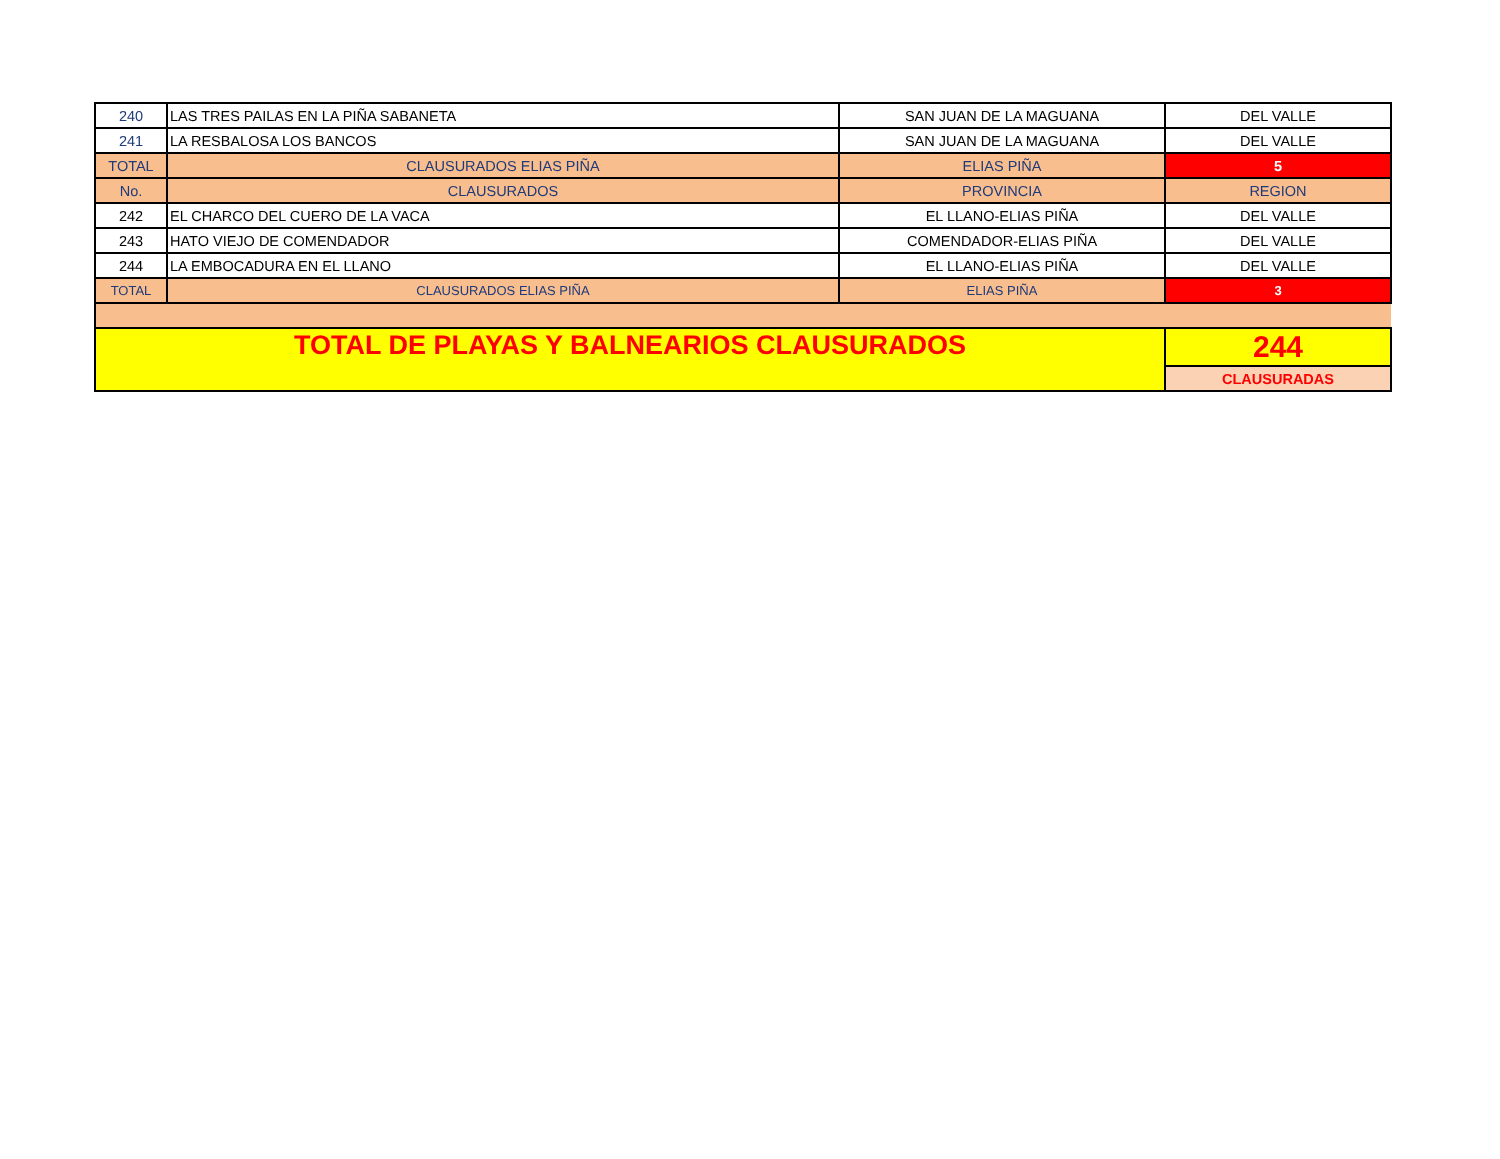| 240 | LAS TRES PAILAS EN LA PIÑA SABANETA | SAN JUAN DE LA MAGUANA | DEL VALLE |
| 241 | LA RESBALOSA LOS BANCOS | SAN JUAN DE LA MAGUANA | DEL VALLE |
| TOTAL | CLAUSURADOS ELIAS PIÑA | ELIAS PIÑA | 5 |
| No. | CLAUSURADOS | PROVINCIA | REGION |
| 242 | EL CHARCO DEL CUERO DE LA VACA | EL LLANO-ELIAS PIÑA | DEL VALLE |
| 243 | HATO VIEJO DE COMENDADOR | COMENDADOR-ELIAS PIÑA | DEL VALLE |
| 244 | LA EMBOCADURA EN EL LLANO | EL LLANO-ELIAS PIÑA | DEL VALLE |
| TOTAL | CLAUSURADOS ELIAS PIÑA | ELIAS PIÑA | 3 |
| TOTAL DE PLAYAS Y BALNEARIOS CLAUSURADOS | | | 244 |
| | | | CLAUSURADAS |